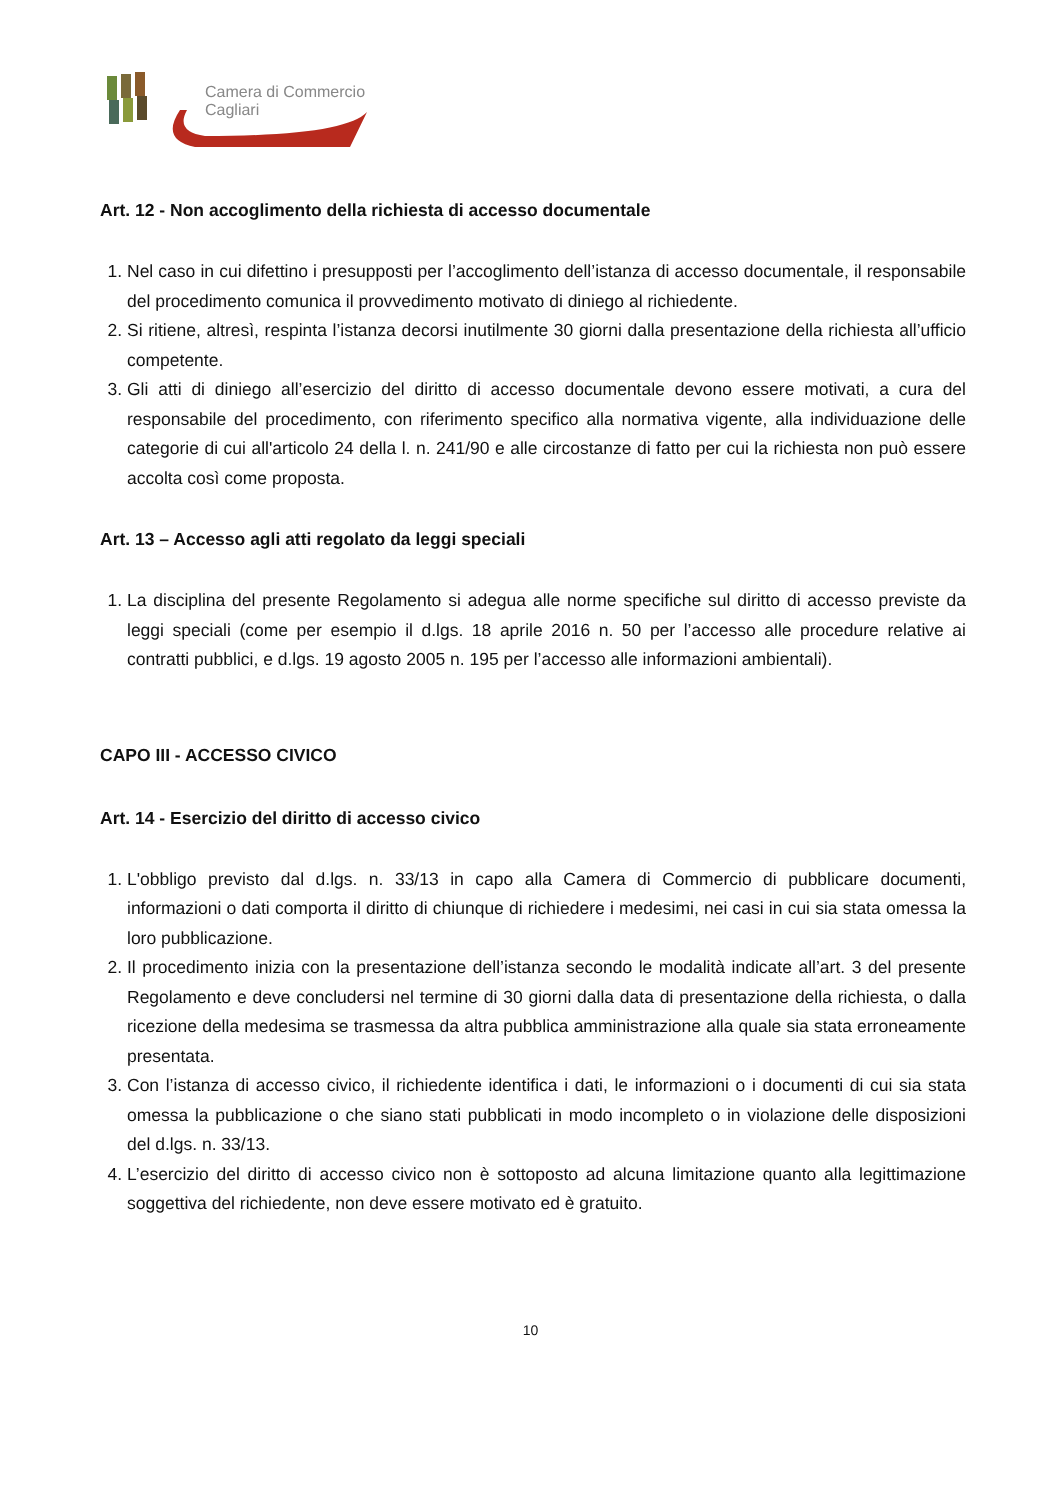Camera di Commercio
Cagliari
Art. 12 - Non accoglimento della richiesta di accesso documentale
1. Nel caso in cui difettino i presupposti per l’accoglimento dell’istanza di accesso documentale, il responsabile del procedimento comunica il provvedimento motivato di diniego al richiedente.
2. Si ritiene, altresì, respinta l’istanza decorsi inutilmente 30 giorni dalla presentazione della richiesta all’ufficio competente.
3. Gli atti di diniego all’esercizio del diritto di accesso documentale devono essere motivati, a cura del responsabile del procedimento, con riferimento specifico alla normativa vigente, alla individuazione delle categorie di cui all'articolo 24 della l. n. 241/90 e alle circostanze di fatto per cui la richiesta non può essere accolta così come proposta.
Art. 13 – Accesso agli atti regolato da leggi speciali
1. La disciplina del presente Regolamento si adegua alle norme specifiche sul diritto di accesso previste da leggi speciali (come per esempio il d.lgs. 18 aprile 2016 n. 50 per l’accesso alle procedure relative ai contratti pubblici, e d.lgs. 19 agosto 2005 n. 195 per l’accesso alle informazioni ambientali).
CAPO III - ACCESSO CIVICO
Art. 14 - Esercizio del diritto di accesso civico
1. L'obbligo previsto dal d.lgs. n. 33/13 in capo alla Camera di Commercio di pubblicare documenti, informazioni o dati comporta il diritto di chiunque di richiedere i medesimi, nei casi in cui sia stata omessa la loro pubblicazione.
2. Il procedimento inizia con la presentazione dell’istanza secondo le modalità indicate all’art. 3 del presente Regolamento e deve concludersi nel termine di 30 giorni dalla data di presentazione della richiesta, o dalla ricezione della medesima se trasmessa da altra pubblica amministrazione alla quale sia stata erroneamente presentata.
3. Con l’istanza di accesso civico, il richiedente identifica i dati, le informazioni o i documenti di cui sia stata omessa la pubblicazione o che siano stati pubblicati in modo incompleto o in violazione delle disposizioni del d.lgs. n. 33/13.
4. L’esercizio del diritto di accesso civico non è sottoposto ad alcuna limitazione quanto alla legittimazione soggettiva del richiedente, non deve essere motivato ed è gratuito.
10